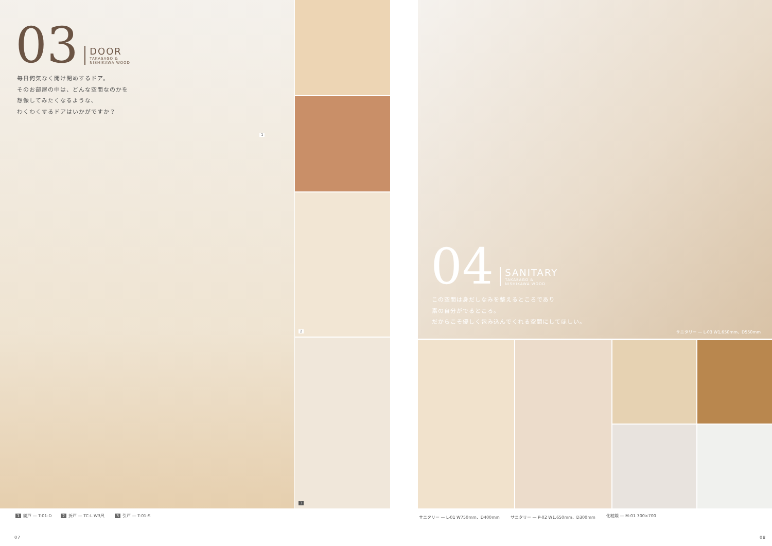03
DOOR
TAKASAGO &
NISHIKAWA WOOD
毎日何気なく開け閉めするドア。
そのお部屋の中は、どんな空間なのかを
想像してみたくなるような、
わくわくするドアはいかがですか？
1
2
3
1 開戸 — T-01-D 2 折戸 — TC-L W3尺 3 引戸 — T-01-S
07
04
SANITARY
TAKASAGO &
NISHIKAWA WOOD
この空間は身だしなみを整えるところであり
素の自分がでるところ。
だからこそ優しく包み込んでくれる空間にしてほしい。
サニタリー — L-03 W1,650mm、D550mm
サニタリー — L-01 W750mm、D400mm サニタリー — P-02 W1,650mm、D300mm 化粧鏡 — M-01 700×700
08